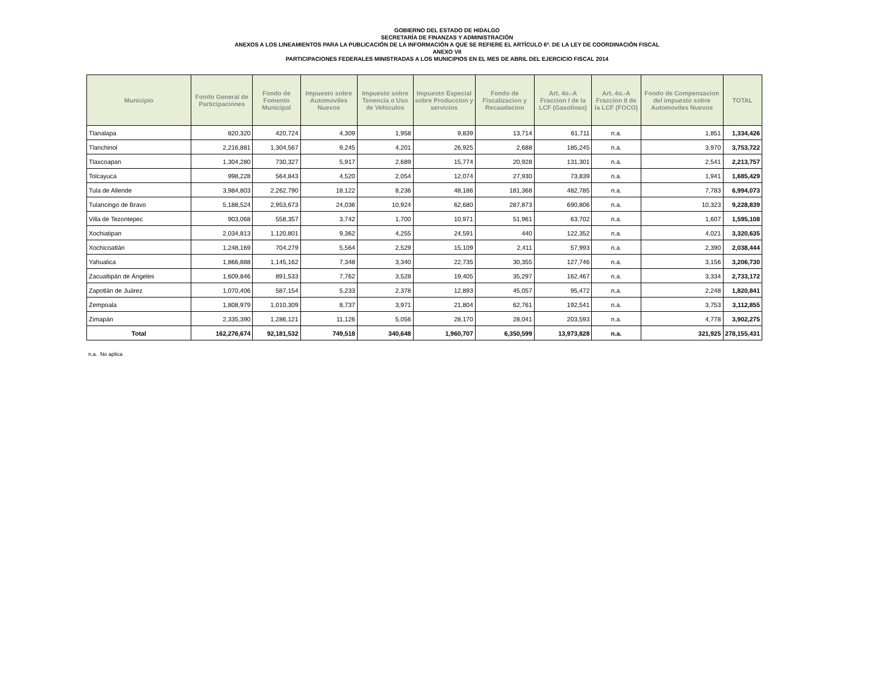GOBIERNO DEL ESTADO DE HIDALGO
SECRETARÍA DE FINANZAS Y ADMINISTRACIÓN
ANEXOS A LOS LINEAMIENTOS PARA LA PUBLICACIÓN DE LA INFORMACIÓN A QUE SE REFIERE EL ARTÍCULO 6º. DE LA LEY DE COORDINACIÓN FISCAL
ANEXO VII
PARTICIPACIONES FEDERALES MINISTRADAS A LOS MUNICIPIOS EN EL MES DE ABRIL DEL EJERCICIO FISCAL 2014
| Municipio | Fondo General de Participaciones | Fondo de Fomento Municipal | Impuesto sobre Automoviles Nuevos | Impuesto sobre Tenencia o Uso de Vehiculos | Impuesto Especial sobre Produccion y servicios | Fondo de Fiscalizacion y Recaudacion | Art. 4o.-A Fraccion I de la LCF (Gasolinas) | Art. 4o.-A Fraccion II de la LCF (FOCO) | Fondo de Compensacion del impuesto sobre Automoviles Nuevos | TOTAL |
| --- | --- | --- | --- | --- | --- | --- | --- | --- | --- | --- |
| Tlanalapa | 820,320 | 420,724 | 4,309 | 1,958 | 9,839 | 13,714 | 61,711 | n.a. | 1,851 | 1,334,426 |
| Tlanchinol | 2,216,881 | 1,304,567 | 9,245 | 4,201 | 26,925 | 2,688 | 185,245 | n.a. | 3,970 | 3,753,722 |
| Tlaxcoapan | 1,304,280 | 730,327 | 5,917 | 2,689 | 15,774 | 20,928 | 131,301 | n.a. | 2,541 | 2,213,757 |
| Tolcayuca | 998,228 | 564,843 | 4,520 | 2,054 | 12,074 | 27,930 | 73,839 | n.a. | 1,941 | 1,685,429 |
| Tula de Allende | 3,984,803 | 2,262,790 | 18,122 | 8,236 | 48,186 | 181,368 | 482,785 | n.a. | 7,783 | 6,994,073 |
| Tulancingo de Bravo | 5,188,524 | 2,953,673 | 24,036 | 10,924 | 62,680 | 287,873 | 690,806 | n.a. | 10,323 | 9,228,839 |
| Villa de Tezontepec | 903,068 | 558,357 | 3,742 | 1,700 | 10,971 | 51,961 | 63,702 | n.a. | 1,607 | 1,595,108 |
| Xochiatipan | 2,034,813 | 1,120,801 | 9,362 | 4,255 | 24,591 | 440 | 122,352 | n.a. | 4,021 | 3,320,635 |
| Xochicoatlán | 1,248,169 | 704,279 | 5,564 | 2,529 | 15,109 | 2,411 | 57,993 | n.a. | 2,390 | 2,038,444 |
| Yahualica | 1,866,888 | 1,145,162 | 7,348 | 3,340 | 22,735 | 30,355 | 127,746 | n.a. | 3,156 | 3,206,730 |
| Zacualtipán de Ángeles | 1,609,846 | 891,533 | 7,762 | 3,528 | 19,405 | 35,297 | 162,467 | n.a. | 3,334 | 2,733,172 |
| Zapotlán de Juárez | 1,070,406 | 587,154 | 5,233 | 2,378 | 12,893 | 45,057 | 95,472 | n.a. | 2,248 | 1,820,841 |
| Zempoala | 1,808,979 | 1,010,309 | 8,737 | 3,971 | 21,804 | 62,761 | 192,541 | n.a. | 3,753 | 3,112,855 |
| Zimapán | 2,335,390 | 1,286,121 | 11,126 | 5,056 | 28,170 | 28,041 | 203,593 | n.a. | 4,778 | 3,902,275 |
| Total | 162,276,674 | 92,181,532 | 749,518 | 340,648 | 1,960,707 | 6,350,599 | 13,973,828 | n.a. | 321,925 | 278,155,431 |
n.a. No aplica